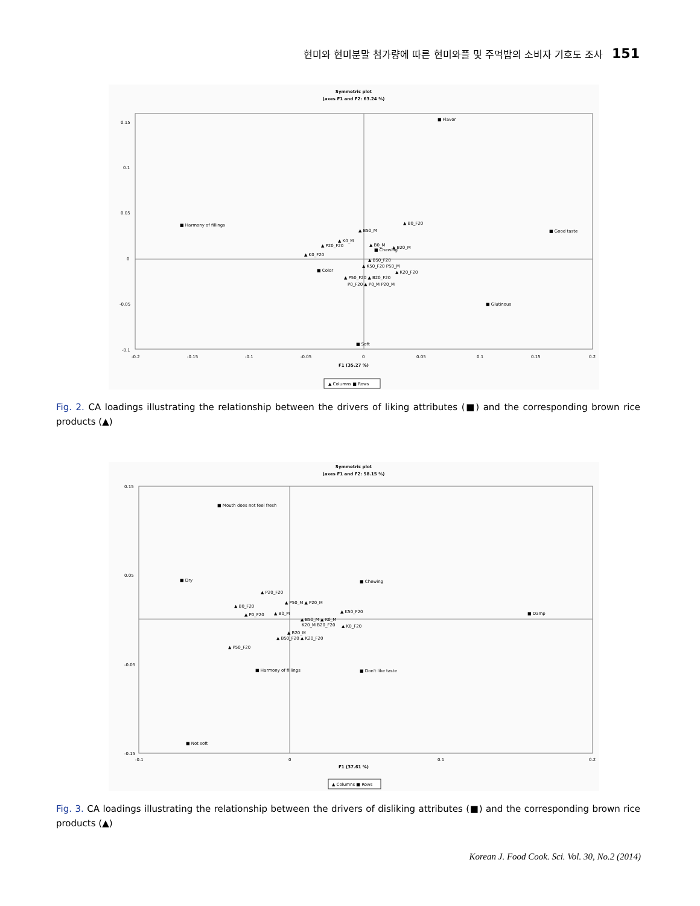현미와 현미분말 첨가량에 따른 현미와플 및 주먹밥의 소비자 기호도 조사 151
Symmetric plot
(axes F1 and F2: 63.24 %)
0.15
0.1
0.05
0
-0.05
-0.1
-0.2
-0.15
-0.1
-0.05
0
0.05
0.1
0.15
0.2
F1 (35.27 %)
■ Flavor
■ Harmony of fillings
■ Good taste
■ Chewing
■ Color
■ Glutinous
■ Soft
▲ B0_F20
▲ B50_M
▲ K0_M
▲ P20_F20
▲ K0_F20
▲ B0_M
▲ B20_M
▲ B50_F20
▲ K50_F20 P50_M
▲ K20_F20
▲ P50_F20 ▲ B20_F20
P0_F20 ▲ P0_M P20_M
▲ Columns ■ Rows
Fig. 2. CA loadings illustrating the relationship between the drivers of liking attributes (■) and the corresponding brown rice products (▲)
Symmetric plot
(axes F1 and F2: 58.15 %)
0.15
0.05
-0.05
-0.15
-0.1
0
0.1
0.2
F1 (37.61 %)
■ Mouth does not feel fresh
■ Dry
■ Chewing
■ Damp
■ Harmony of fillings
■ Don't like taste
■ Not soft
▲ P20_F20
▲ P50_M ▲ P20_M
▲ B0_F20
▲ K50_F20
▲ P0_F20
▲ B0_M
▲ B50_M ▲ K0_M
K20_M B20_F20
▲ K0_F20
▲ B20_M
▲ B50_F20 ▲ K20_F20
▲ P50_F20
▲ Columns ■ Rows
Fig. 3. CA loadings illustrating the relationship between the drivers of disliking attributes (■) and the corresponding brown rice products (▲)
Korean J. Food Cook. Sci. Vol. 30, No.2 (2014)